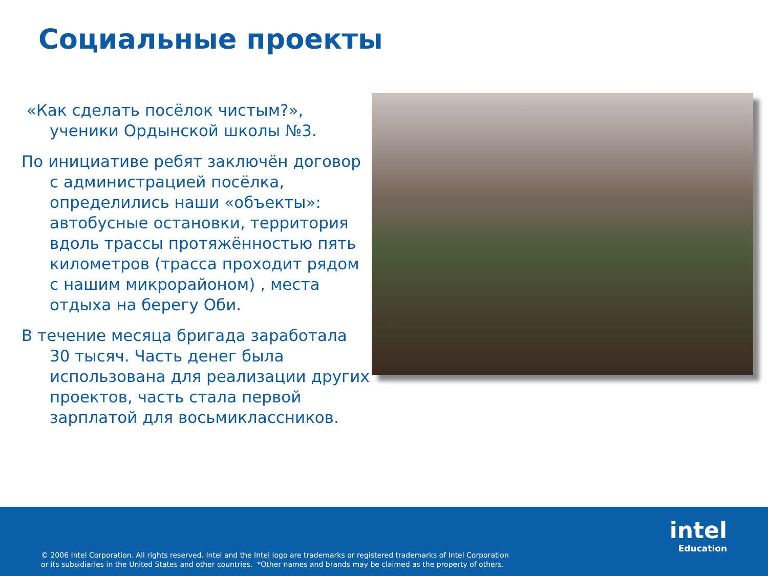Социальные проекты
«Как сделать посёлок чистым?», ученики Ордынской школы №3.
По инициативе ребят заключён договор с администрацией посёлка, определились наши «объекты»: автобусные остановки, территория вдоль трассы протяжённостью пять километров (трасса проходит рядом с нашим микрорайоном) , места отдыха на берегу Оби.
В течение месяца бригада заработала 30 тысяч. Часть денег была использована для реализации других проектов, часть стала первой зарплатой для восьмиклассников.
© 2006 Intel Corporation. All rights reserved. Intel and the Intel logo are trademarks or registered trademarks of Intel Corporation
or its subsidiaries in the United States and other countries. *Other names and brands may be claimed as the property of others.
intel
Education